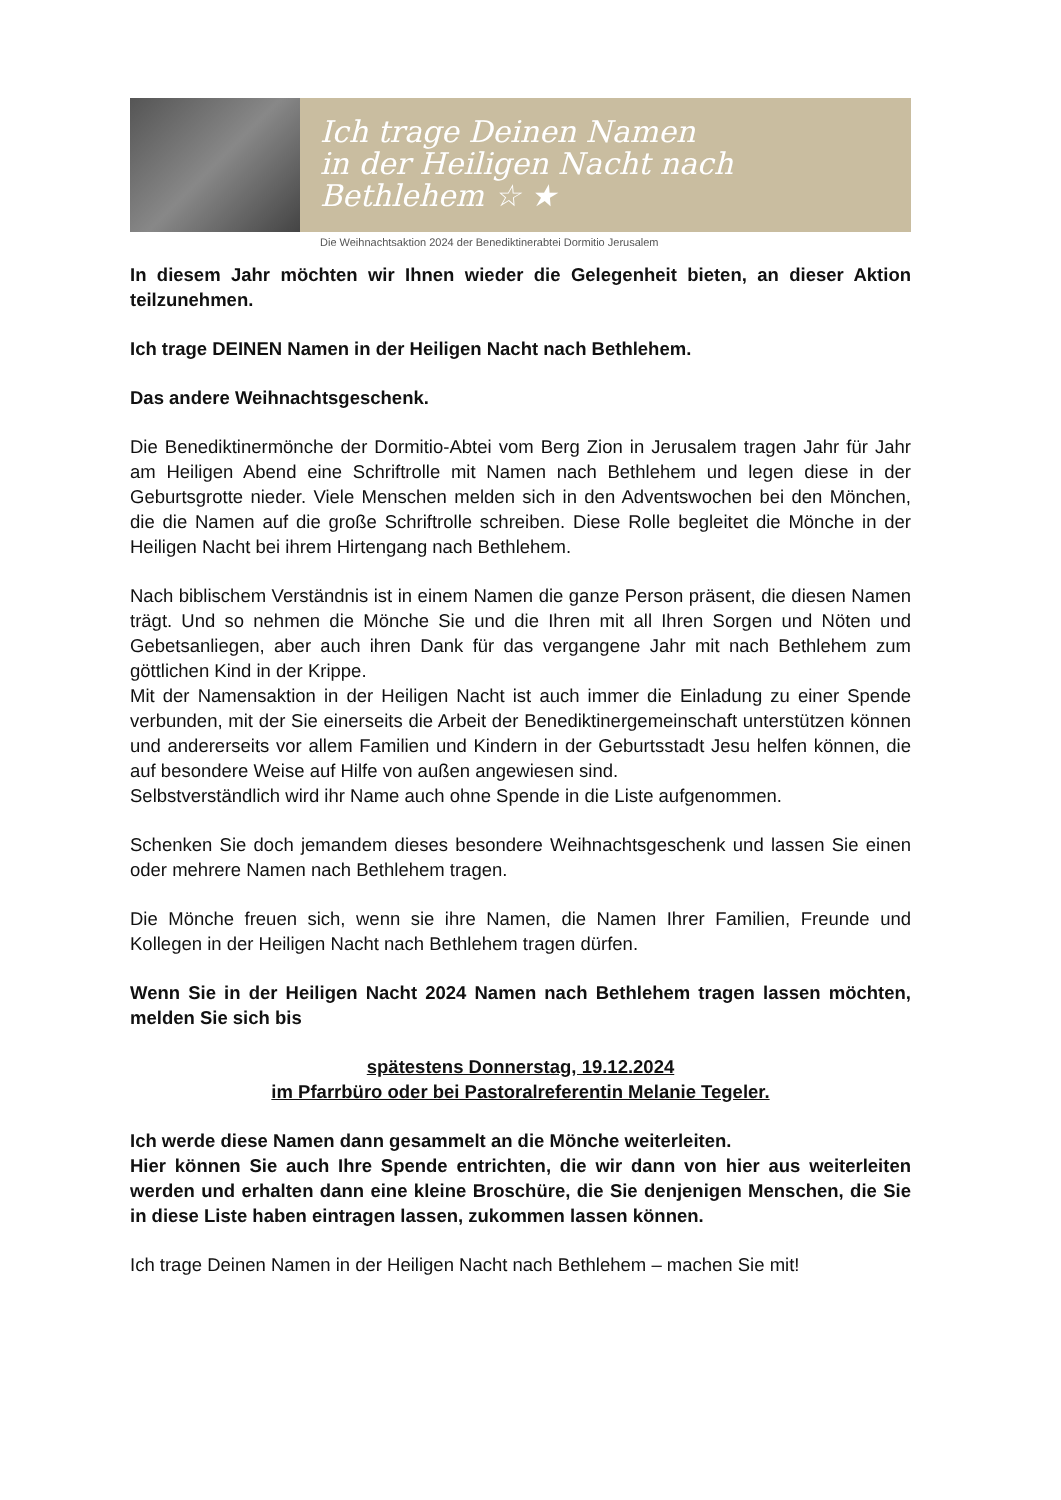Ich trage Deinen Namen
in der Heiligen Nacht nach Bethlehem ☆ ★
Die Weihnachtsaktion 2024 der Benediktinerabtei Dormitio Jerusalem
In diesem Jahr möchten wir Ihnen wieder die Gelegenheit bieten, an dieser Aktion teilzunehmen.
Ich trage DEINEN Namen in der Heiligen Nacht nach Bethlehem.
Das andere Weihnachtsgeschenk.
Die Benediktinermönche der Dormitio-Abtei vom Berg Zion in Jerusalem tragen Jahr für Jahr am Heiligen Abend eine Schriftrolle mit Namen nach Bethlehem und legen diese in der Geburtsgrotte nieder. Viele Menschen melden sich in den Adventswochen bei den Mönchen, die die Namen auf die große Schriftrolle schreiben. Diese Rolle begleitet die Mönche in der Heiligen Nacht bei ihrem Hirtengang nach Bethlehem.
Nach biblischem Verständnis ist in einem Namen die ganze Person präsent, die diesen Namen trägt. Und so nehmen die Mönche Sie und die Ihren mit all Ihren Sorgen und Nöten und Gebetsanliegen, aber auch ihren Dank für das vergangene Jahr mit nach Bethlehem zum göttlichen Kind in der Krippe.
Mit der Namensaktion in der Heiligen Nacht ist auch immer die Einladung zu einer Spende verbunden, mit der Sie einerseits die Arbeit der Benediktinergemeinschaft unterstützen können und andererseits vor allem Familien und Kindern in der Geburtsstadt Jesu helfen können, die auf besondere Weise auf Hilfe von außen angewiesen sind.
Selbstverständlich wird ihr Name auch ohne Spende in die Liste aufgenommen.
Schenken Sie doch jemandem dieses besondere Weihnachtsgeschenk und lassen Sie einen oder mehrere Namen nach Bethlehem tragen.
Die Mönche freuen sich, wenn sie ihre Namen, die Namen Ihrer Familien, Freunde und Kollegen in der Heiligen Nacht nach Bethlehem tragen dürfen.
Wenn Sie in der Heiligen Nacht 2024 Namen nach Bethlehem tragen lassen möchten, melden Sie sich bis
spätestens Donnerstag, 19.12.2024
im Pfarrbüro oder bei Pastoralreferentin Melanie Tegeler.
Ich werde diese Namen dann gesammelt an die Mönche weiterleiten.
Hier können Sie auch Ihre Spende entrichten, die wir dann von hier aus weiterleiten werden und erhalten dann eine kleine Broschüre, die Sie denjenigen Menschen, die Sie in diese Liste haben eintragen lassen, zukommen lassen können.
Ich trage Deinen Namen in der Heiligen Nacht nach Bethlehem – machen Sie mit!